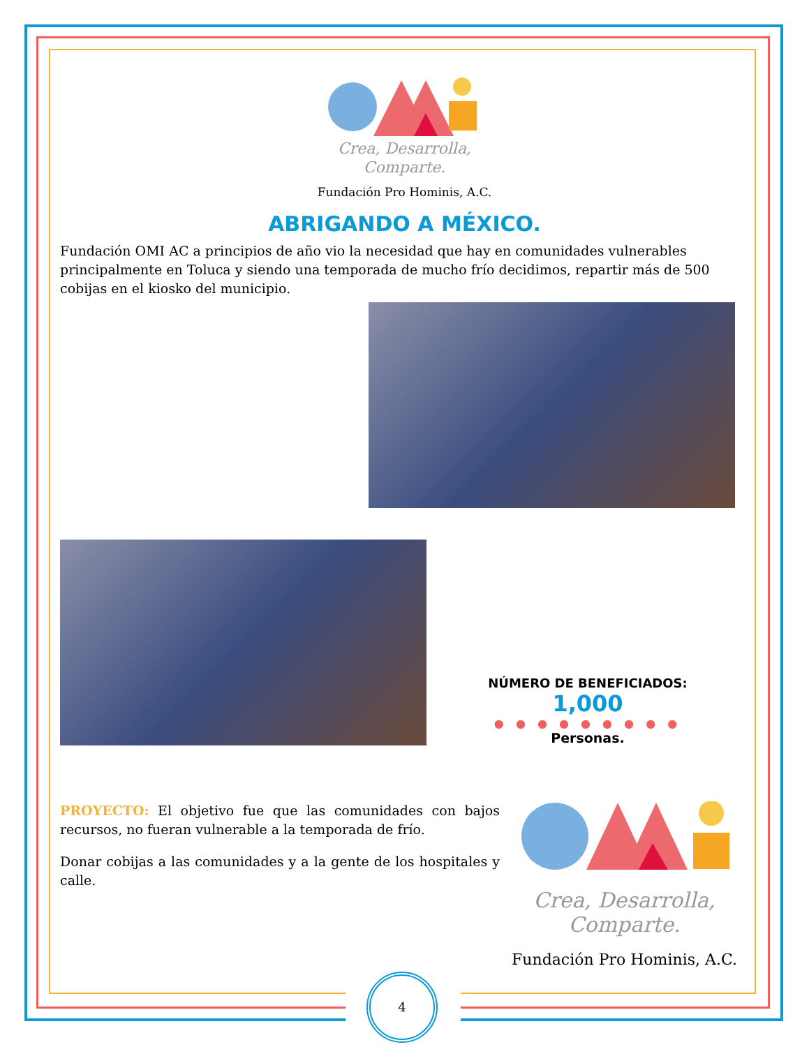Crea, Desarrolla,
Comparte.
Fundación Pro Hominis, A.C.
ABRIGANDO A MÉXICO.
Fundación OMI AC a principios de año vio la necesidad que hay en comunidades vulnerables principalmente en Toluca y siendo una temporada de mucho frío decidimos, repartir más de 500 cobijas en el kiosko del municipio.
NÚMERO DE BENEFICIADOS:
1,000
● ● ● ● ● ● ● ● ●
Personas.
PROYECTO: El objetivo fue que las comunidades con bajos recursos, no fueran vulnerable a la temporada de frío.
Donar cobijas a las comunidades y a la gente de los hospitales y calle.
Crea, Desarrolla,
Comparte.
Fundación Pro Hominis, A.C.
4